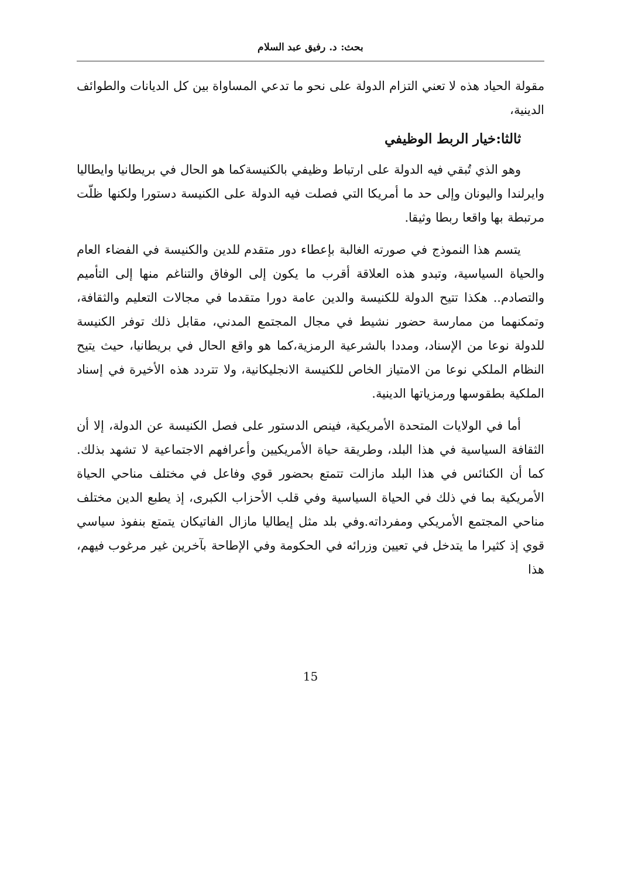بحث: د. رفيق عبد السلام
مقولة الحياد هذه لا تعني التزام الدولة على نحو ما تدعي المساواة بين كل الديانات والطوائف الدينية،
ثالثا:خيار الربط الوظيفي
وهو الذي تُبقي فيه الدولة على ارتباط وظيفي بالكنيسةكما هو الحال في بريطانيا وايطاليا وايرلندا واليونان وإلى حد ما أمريكا التي فصلت فيه الدولة على الكنيسة دستورا ولكنها ظلّت مرتبطة بها واقعا ربطا وثيقا.
يتسم هذا النموذج في صورته الغالبة بإعطاء دور متقدم للدين والكنيسة في الفضاء العام والحياة السياسية، وتبدو هذه العلاقة أقرب ما يكون إلى الوفاق والتناغم منها إلى التأميم والتصادم.. هكذا تتيح الدولة للكنيسة والدين عامة دورا متقدما في مجالات التعليم والثقافة، وتمكنهما من ممارسة حضور نشيط في مجال المجتمع المدني، مقابل ذلك توفر الكنيسة للدولة نوعا من الإسناد، ومددا بالشرعية الرمزية،كما هو واقع الحال في بريطانيا، حيث يتيح النظام الملكي نوعا من الامتياز الخاص للكنيسة الانجليكانية، ولا تتردد هذه الأخيرة في إسناد الملكية بطقوسها ورمزياتها الدينية.
أما في الولايات المتحدة الأمريكية، فينص الدستور على فصل الكنيسة عن الدولة، إلا أن الثقافة السياسية في هذا البلد، وطريقة حياة الأمريكيين وأعرافهم الاجتماعية لا تشهد بذلك. كما أن الكنائس في هذا البلد مازالت تتمتع بحضور قوي وفاعل في مختلف مناحي الحياة الأمريكية بما في ذلك في الحياة السياسية وفي قلب الأحزاب الكبرى، إذ يطبع الدين مختلف مناحي المجتمع الأمريكي ومفرداته.وفي بلد مثل إيطاليا مازال الفاتيكان يتمتع بنفوذ سياسي قوي إذ كثيرا ما يتدخل في تعيين وزرائه في الحكومة وفي الإطاحة بآخرين غير مرغوب فيهم، هذا
15